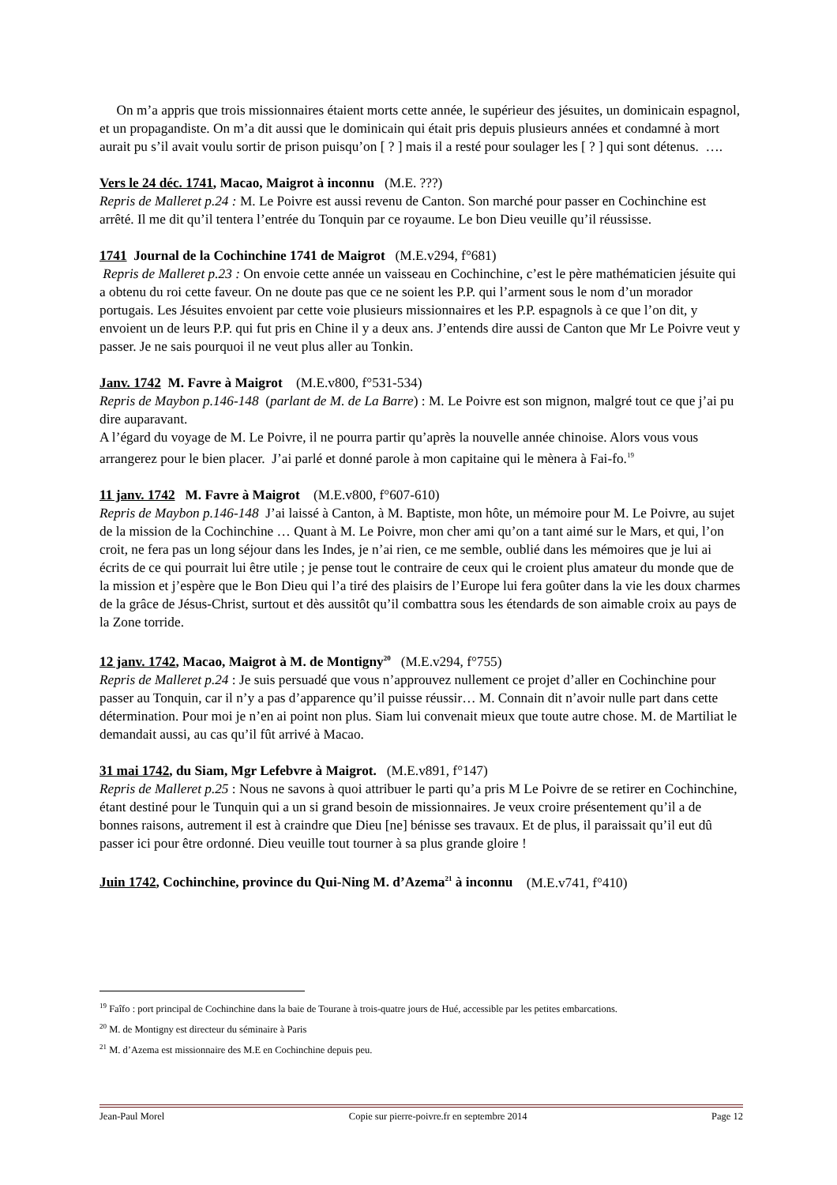On m’a appris que trois missionnaires étaient morts cette année, le supérieur des jésuites, un dominicain espagnol, et un propagandiste. On m’a dit aussi que le dominicain qui était pris depuis plusieurs années et condamné à mort aurait pu s’il avait voulu sortir de prison puisqu’on [ ? ] mais il a resté pour soulager les [ ? ] qui sont détenus. ….
Vers le 24 déc. 1741, Macao, Maigrot à inconnu (M.E. ???)
Repris de Malleret p.24 : M. Le Poivre est aussi revenu de Canton. Son marché pour passer en Cochinchine est arrêté. Il me dit qu’il tentera l’entrée du Tonquin par ce royaume. Le bon Dieu veuille qu’il réussisse.
1741 Journal de la Cochinchine 1741 de Maigrot (M.E.v294, f°681)
Repris de Malleret p.23 : On envoie cette année un vaisseau en Cochinchine, c’est le père mathématicien jésuite qui a obtenu du roi cette faveur. On ne doute pas que ce ne soient les P.P. qui l’arment sous le nom d’un morador portugais. Les Jésuites envoient par cette voie plusieurs missionnaires et les P.P. espagnols à ce que l’on dit, y envoient un de leurs P.P. qui fut pris en Chine il y a deux ans. J’entends dire aussi de Canton que Mr Le Poivre veut y passer. Je ne sais pourquoi il ne veut plus aller au Tonkin.
Janv. 1742 M. Favre à Maigrot (M.E.v800, f°531-534)
Repris de Maybon p.146-148 (parlant de M. de La Barre) : M. Le Poivre est son mignon, malgré tout ce que j’ai pu dire auparavant.
A l’égard du voyage de M. Le Poivre, il ne pourra partir qu’après la nouvelle année chinoise. Alors vous vous arrangerez pour le bien placer. J’ai parlé et donné parole à mon capitaine qui le mènera à Fai-fo.<sup>19</sup>
11 janv. 1742 M. Favre à Maigrot (M.E.v800, f°607-610)
Repris de Maybon p.146-148 J’ai laissé à Canton, à M. Baptiste, mon hôte, un mémoire pour M. Le Poivre, au sujet de la mission de la Cochinchine … Quant à M. Le Poivre, mon cher ami qu’on a tant aimé sur le Mars, et qui, l’on croit, ne fera pas un long séjour dans les Indes, je n’ai rien, ce me semble, oublié dans les mémoires que je lui ai écrits de ce qui pourrait lui être utile ; je pense tout le contraire de ceux qui le croient plus amateur du monde que de la mission et j’espère que le Bon Dieu qui l’a tiré des plaisirs de l’Europe lui fera goûter dans la vie les doux charmes de la grâce de Jésus-Christ, surtout et dès aussitôt qu’il combattra sous les étendards de son aimable croix au pays de la Zone torride.
12 janv. 1742, Macao, Maigrot à M. de Montigny<sup>20</sup> (M.E.v294, f°755)
Repris de Malleret p.24 : Je suis persuadé que vous n’approuvez nullement ce projet d’aller en Cochinchine pour passer au Tonquin, car il n’y a pas d’apparence qu’il puisse réussir… M. Connain dit n’avoir nulle part dans cette détermination. Pour moi je n’en ai point non plus. Siam lui convenait mieux que toute autre chose. M. de Martiliat le demandait aussi, au cas qu’il fût arrivé à Macao.
31 mai 1742, du Siam, Mgr Lefebvre à Maigrot. (M.E.v891, f°147)
Repris de Malleret p.25 : Nous ne savons à quoi attribuer le parti qu’a pris M Le Poivre de se retirer en Cochinchine, étant destiné pour le Tunquin qui a un si grand besoin de missionnaires. Je veux croire présentement qu’il a de bonnes raisons, autrement il est à craindre que Dieu [ne] bénisse ses travaux. Et de plus, il paraissait qu’il eut dû passer ici pour être ordonné. Dieu veuille tout tourner à sa plus grande gloire !
Juin 1742, Cochinchine, province du Qui-Ning M. d’Azema<sup>21</sup> à inconnu (M.E.v741, f°410)
<sup>19</sup> Faîfo : port principal de Cochinchine dans la baie de Tourane à trois-quatre jours de Hué, accessible par les petites embarcations.
<sup>20</sup> M. de Montigny est directeur du séminaire à Paris
<sup>21</sup> M. d’Azema est missionnaire des M.E en Cochinchine depuis peu.
Jean-Paul Morel Copie sur pierre-poivre.fr en septembre 2014 Page 12